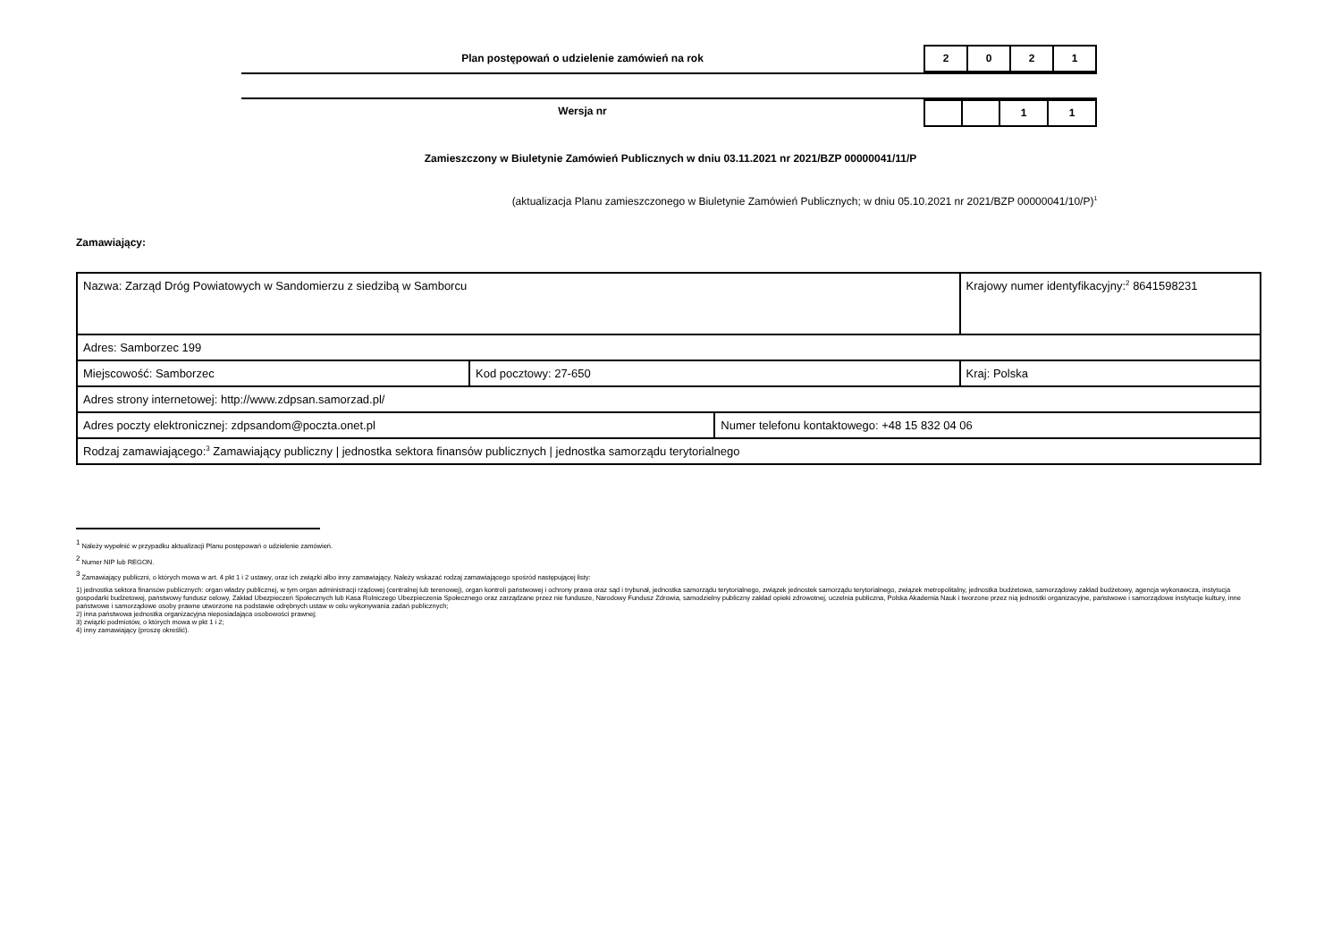Plan postępowań o udzielenie zamówień na rok
2 0 2 1
Wersja nr
1 1
Zamieszczony w Biuletynie Zamówień Publicznych w dniu 03.11.2021 nr 2021/BZP 00000041/11/P
(aktualizacja Planu zamieszczonego w Biuletynie Zamówień Publicznych; w dniu 05.10.2021 nr 2021/BZP 00000041/10/P)<sup>1</sup>
Zamawiający:
| Nazwa: Zarząd Dróg Powiatowych w Sandomierzu z siedzibą w Samborcu | | | Krajowy numer identyfikacyjny:<sup>2</sup> 8641598231 |
| Adres: Samborzec 199 | | | |
| Miejscowość: Samborzec | Kod pocztowy: 27-650 | | Kraj: Polska |
| Adres strony internetowej: http://www.zdpsan.samorzad.pl/ | | | |
| Adres poczty elektronicznej: zdpsandom@poczta.onet.pl | | Numer telefonu kontaktowego: +48 15 832 04 06 | |
| Rodzaj zamawiającego:<sup>3</sup> Zamawiający publiczny / jednostka sektora finansów publicznych / jednostka samorządu terytorialnego | | | |
<sup>1</sup> Należy wypełnić w przypadku aktualizacji Planu postępowań o udzielenie zamówień.
<sup>2</sup> Numer NIP lub REGON.
<sup>3</sup> Zamawiający publiczni, o których mowa w art. 4 pkt 1 i 2 ustawy, oraz ich związki albo inny zamawiający. Należy wskazać rodzaj zamawiającego spośród następującej listy:
1) jednostka sektora finansów publicznych: organ władzy publicznej, w tym organ administracji rządowej (centralnej lub terenowej), organ kontroli państwowej i ochrony prawa oraz sąd i trybunał, jednostka samorządu terytorialnego, związek jednostek samorządu terytorialnego, związek metropolitalny, jednostka budżetowa, samorządowy zakład budżetowy, agencja wykonawcza, instytucja gospodarki budżetowej, państwowy fundusz celowy, Zakład Ubezpieczeń Społecznych lub Kasa Rolniczego Ubezpieczenia Społecznego oraz zarządzane przez nie fundusze, Narodowy Fundusz Zdrowia, samodzielny publiczny zakład opieki zdrowotnej, uczelnia publiczna, Polska Akademia Nauk i tworzone przez nią jednostki organizacyjne, państwowe i samorządowe instytucje kultury, inne państwowe i samorządowe osoby prawne utworzone na podstawie odrębnych ustaw w celu wykonywania zadań publicznych;
2) inna państwowa jednostka organizacyjna nieposiadająca osobowości prawnej;
3) związki podmiotów, o których mowa w pkt 1 i 2;
4) inny zamawiający (proszę określić).